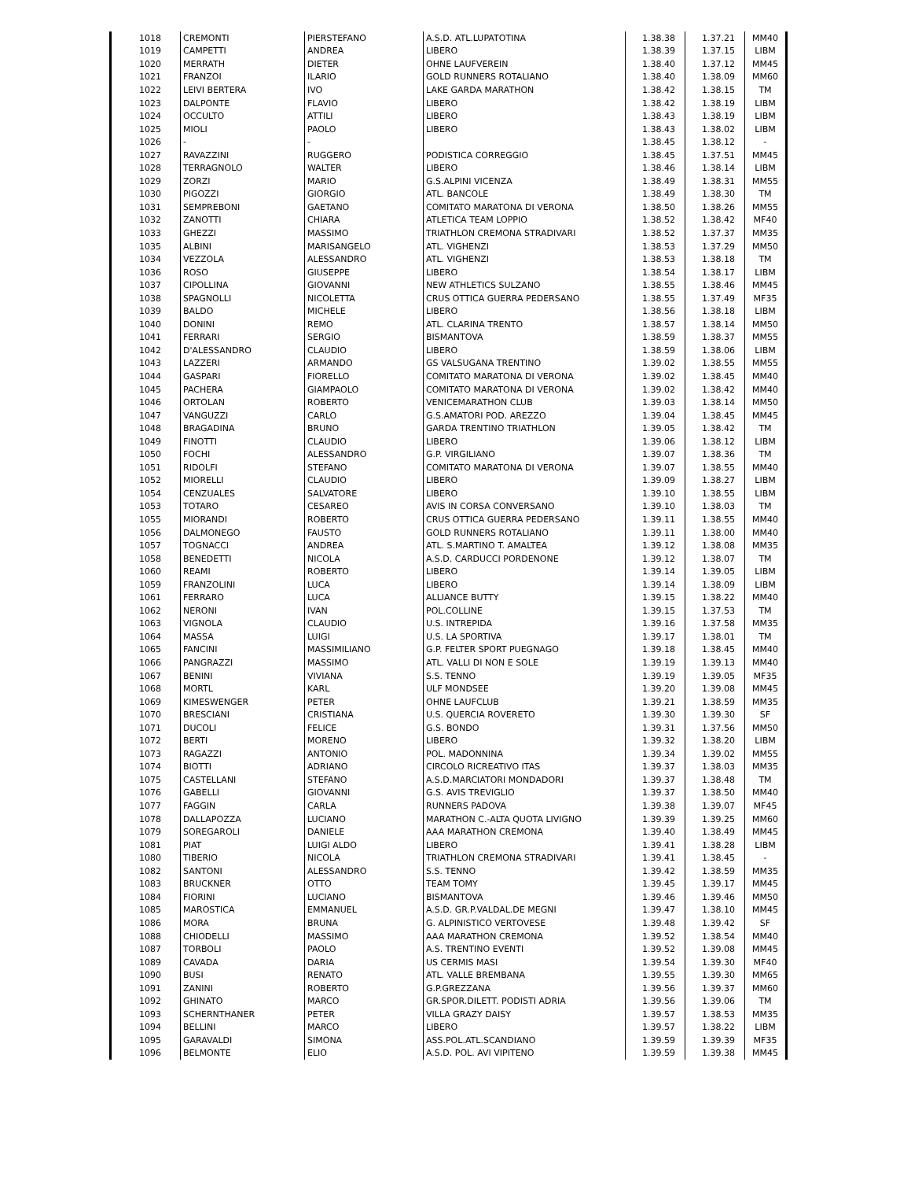| 1018 | CREMONTI | PIERSTEFANO | A.S.D. ATL.LUPATOTINA | 1.38.38 | 1.37.21 | MM40 |
| 1019 | CAMPETTI | ANDREA | LIBERO | 1.38.39 | 1.37.15 | LIBM |
| 1020 | MERRATH | DIETER | OHNE LAUFVEREIN | 1.38.40 | 1.37.12 | MM45 |
| 1021 | FRANZOI | ILARIO | GOLD RUNNERS ROTALIANO | 1.38.40 | 1.38.09 | MM60 |
| 1022 | LEIVI BERTERA | IVO | LAKE GARDA MARATHON | 1.38.42 | 1.38.15 | TM |
| 1023 | DALPONTE | FLAVIO | LIBERO | 1.38.42 | 1.38.19 | LIBM |
| 1024 | OCCULTO | ATTILI | LIBERO | 1.38.43 | 1.38.19 | LIBM |
| 1025 | MIOLI | PAOLO | LIBERO | 1.38.43 | 1.38.02 | LIBM |
| 1026 | - | - | | 1.38.45 | 1.38.12 | - |
| 1027 | RAVAZZINI | RUGGERO | PODISTICA CORREGGIO | 1.38.45 | 1.37.51 | MM45 |
| 1028 | TERRAGNOLO | WALTER | LIBERO | 1.38.46 | 1.38.14 | LIBM |
| 1029 | ZORZI | MARIO | G.S.ALPINI VICENZA | 1.38.49 | 1.38.31 | MM55 |
| 1030 | PIGOZZI | GIORGIO | ATL. BANCOLE | 1.38.49 | 1.38.30 | TM |
| 1031 | SEMPREBONI | GAETANO | COMITATO MARATONA DI VERONA | 1.38.50 | 1.38.26 | MM55 |
| 1032 | ZANOTTI | CHIARA | ATLETICA TEAM LOPPIO | 1.38.52 | 1.38.42 | MF40 |
| 1033 | GHEZZI | MASSIMO | TRIATHLON CREMONA STRADIVARI | 1.38.52 | 1.37.37 | MM35 |
| 1035 | ALBINI | MARISANGELO | ATL. VIGHENZI | 1.38.53 | 1.37.29 | MM50 |
| 1034 | VEZZOLA | ALESSANDRO | ATL. VIGHENZI | 1.38.53 | 1.38.18 | TM |
| 1036 | ROSO | GIUSEPPE | LIBERO | 1.38.54 | 1.38.17 | LIBM |
| 1037 | CIPOLLINA | GIOVANNI | NEW ATHLETICS SULZANO | 1.38.55 | 1.38.46 | MM45 |
| 1038 | SPAGNOLLI | NICOLETTA | CRUS OTTICA GUERRA PEDERSANO | 1.38.55 | 1.37.49 | MF35 |
| 1039 | BALDO | MICHELE | LIBERO | 1.38.56 | 1.38.18 | LIBM |
| 1040 | DONINI | REMO | ATL. CLARINA TRENTO | 1.38.57 | 1.38.14 | MM50 |
| 1041 | FERRARI | SERGIO | BISMANTOVA | 1.38.59 | 1.38.37 | MM55 |
| 1042 | D'ALESSANDRO | CLAUDIO | LIBERO | 1.38.59 | 1.38.06 | LIBM |
| 1043 | LAZZERI | ARMANDO | GS VALSUGANA TRENTINO | 1.39.02 | 1.38.55 | MM55 |
| 1044 | GASPARI | FIORELLO | COMITATO MARATONA DI VERONA | 1.39.02 | 1.38.45 | MM40 |
| 1045 | PACHERA | GIAMPAOLO | COMITATO MARATONA DI VERONA | 1.39.02 | 1.38.42 | MM40 |
| 1046 | ORTOLAN | ROBERTO | VENICEMARATHON CLUB | 1.39.03 | 1.38.14 | MM50 |
| 1047 | VANGUZZI | CARLO | G.S.AMATORI POD. AREZZO | 1.39.04 | 1.38.45 | MM45 |
| 1048 | BRAGADINA | BRUNO | GARDA TRENTINO TRIATHLON | 1.39.05 | 1.38.42 | TM |
| 1049 | FINOTTI | CLAUDIO | LIBERO | 1.39.06 | 1.38.12 | LIBM |
| 1050 | FOCHI | ALESSANDRO | G.P. VIRGILIANO | 1.39.07 | 1.38.36 | TM |
| 1051 | RIDOLFI | STEFANO | COMITATO MARATONA DI VERONA | 1.39.07 | 1.38.55 | MM40 |
| 1052 | MIORELLI | CLAUDIO | LIBERO | 1.39.09 | 1.38.27 | LIBM |
| 1054 | CENZUALES | SALVATORE | LIBERO | 1.39.10 | 1.38.55 | LIBM |
| 1053 | TOTARO | CESAREO | AVIS IN CORSA CONVERSANO | 1.39.10 | 1.38.03 | TM |
| 1055 | MIORANDI | ROBERTO | CRUS OTTICA GUERRA PEDERSANO | 1.39.11 | 1.38.55 | MM40 |
| 1056 | DALMONEGO | FAUSTO | GOLD RUNNERS ROTALIANO | 1.39.11 | 1.38.00 | MM40 |
| 1057 | TOGNACCI | ANDREA | ATL. S.MARTINO T. AMALTEA | 1.39.12 | 1.38.08 | MM35 |
| 1058 | BENEDETTI | NICOLA | A.S.D. CARDUCCI PORDENONE | 1.39.12 | 1.38.07 | TM |
| 1060 | REAMI | ROBERTO | LIBERO | 1.39.14 | 1.39.05 | LIBM |
| 1059 | FRANZOLINI | LUCA | LIBERO | 1.39.14 | 1.38.09 | LIBM |
| 1061 | FERRARO | LUCA | ALLIANCE BUTTY | 1.39.15 | 1.38.22 | MM40 |
| 1062 | NERONI | IVAN | POL.COLLINE | 1.39.15 | 1.37.53 | TM |
| 1063 | VIGNOLA | CLAUDIO | U.S. INTREPIDA | 1.39.16 | 1.37.58 | MM35 |
| 1064 | MASSA | LUIGI | U.S. LA SPORTIVA | 1.39.17 | 1.38.01 | TM |
| 1065 | FANCINI | MASSIMILIANO | G.P. FELTER SPORT PUEGNAGO | 1.39.18 | 1.38.45 | MM40 |
| 1066 | PANGRAZZI | MASSIMO | ATL. VALLI DI NON E SOLE | 1.39.19 | 1.39.13 | MM40 |
| 1067 | BENINI | VIVIANA | S.S. TENNO | 1.39.19 | 1.39.05 | MF35 |
| 1068 | MORTL | KARL | ULF MONDSEE | 1.39.20 | 1.39.08 | MM45 |
| 1069 | KIMESWENGER | PETER | OHNE LAUFCLUB | 1.39.21 | 1.38.59 | MM35 |
| 1070 | BRESCIANI | CRISTIANA | U.S. QUERCIA ROVERETO | 1.39.30 | 1.39.30 | SF |
| 1071 | DUCOLI | FELICE | G.S. BONDO | 1.39.31 | 1.37.56 | MM50 |
| 1072 | BERTI | MORENO | LIBERO | 1.39.32 | 1.38.20 | LIBM |
| 1073 | RAGAZZI | ANTONIO | POL. MADONNINA | 1.39.34 | 1.39.02 | MM55 |
| 1074 | BIOTTI | ADRIANO | CIRCOLO RICREATIVO ITAS | 1.39.37 | 1.38.03 | MM35 |
| 1075 | CASTELLANI | STEFANO | A.S.D.MARCIATORI MONDADORI | 1.39.37 | 1.38.48 | TM |
| 1076 | GABELLI | GIOVANNI | G.S. AVIS TREVIGLIO | 1.39.37 | 1.38.50 | MM40 |
| 1077 | FAGGIN | CARLA | RUNNERS PADOVA | 1.39.38 | 1.39.07 | MF45 |
| 1078 | DALLAPOZZA | LUCIANO | MARATHON C.-ALTA QUOTA LIVIGNO | 1.39.39 | 1.39.25 | MM60 |
| 1079 | SOREGAROLI | DANIELE | AAA MARATHON CREMONA | 1.39.40 | 1.38.49 | MM45 |
| 1081 | PIAT | LUIGI ALDO | LIBERO | 1.39.41 | 1.38.28 | LIBM |
| 1080 | TIBERIO | NICOLA | TRIATHLON CREMONA STRADIVARI | 1.39.41 | 1.38.45 | - |
| 1082 | SANTONI | ALESSANDRO | S.S. TENNO | 1.39.42 | 1.38.59 | MM35 |
| 1083 | BRUCKNER | OTTO | TEAM TOMY | 1.39.45 | 1.39.17 | MM45 |
| 1084 | FIORINI | LUCIANO | BISMANTOVA | 1.39.46 | 1.39.46 | MM50 |
| 1085 | MAROSTICA | EMMANUEL | A.S.D. GR.P.VALDAL.DE MEGNI | 1.39.47 | 1.38.10 | MM45 |
| 1086 | MORA | BRUNA | G. ALPINISTICO VERTOVESE | 1.39.48 | 1.39.42 | SF |
| 1088 | CHIODELLI | MASSIMO | AAA MARATHON CREMONA | 1.39.52 | 1.38.54 | MM40 |
| 1087 | TORBOLI | PAOLO | A.S. TRENTINO EVENTI | 1.39.52 | 1.39.08 | MM45 |
| 1089 | CAVADA | DARIA | US CERMIS MASI | 1.39.54 | 1.39.30 | MF40 |
| 1090 | BUSI | RENATO | ATL. VALLE BREMBANA | 1.39.55 | 1.39.30 | MM65 |
| 1091 | ZANINI | ROBERTO | G.P.GREZZANA | 1.39.56 | 1.39.37 | MM60 |
| 1092 | GHINATO | MARCO | GR.SPOR.DILETT. PODISTI ADRIA | 1.39.56 | 1.39.06 | TM |
| 1093 | SCHERNTHANER | PETER | VILLA GRAZY DAISY | 1.39.57 | 1.38.53 | MM35 |
| 1094 | BELLINI | MARCO | LIBERO | 1.39.57 | 1.38.22 | LIBM |
| 1095 | GARAVALDI | SIMONA | ASS.POL.ATL.SCANDIANO | 1.39.59 | 1.39.39 | MF35 |
| 1096 | BELMONTE | ELIO | A.S.D. POL. AVI VIPITENO | 1.39.59 | 1.39.38 | MM45 |